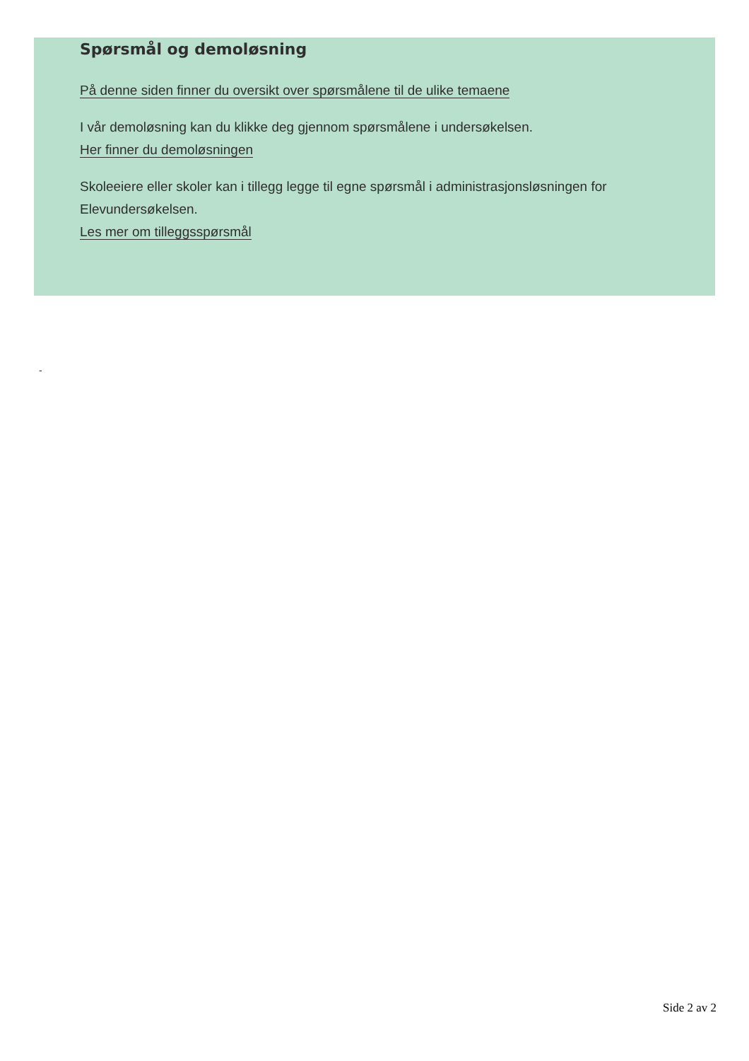Spørsmål og demoløsning
På denne siden finner du oversikt over spørsmålene til de ulike temaene
I vår demoløsning kan du klikke deg gjennom spørsmålene i undersøkelsen.
Her finner du demoløsningen
Skoleeiere eller skoler kan i tillegg legge til egne spørsmål i administrasjonsløsningen for Elevundersøkelsen.
Les mer om tilleggsspørsmål
-
Side 2 av 2